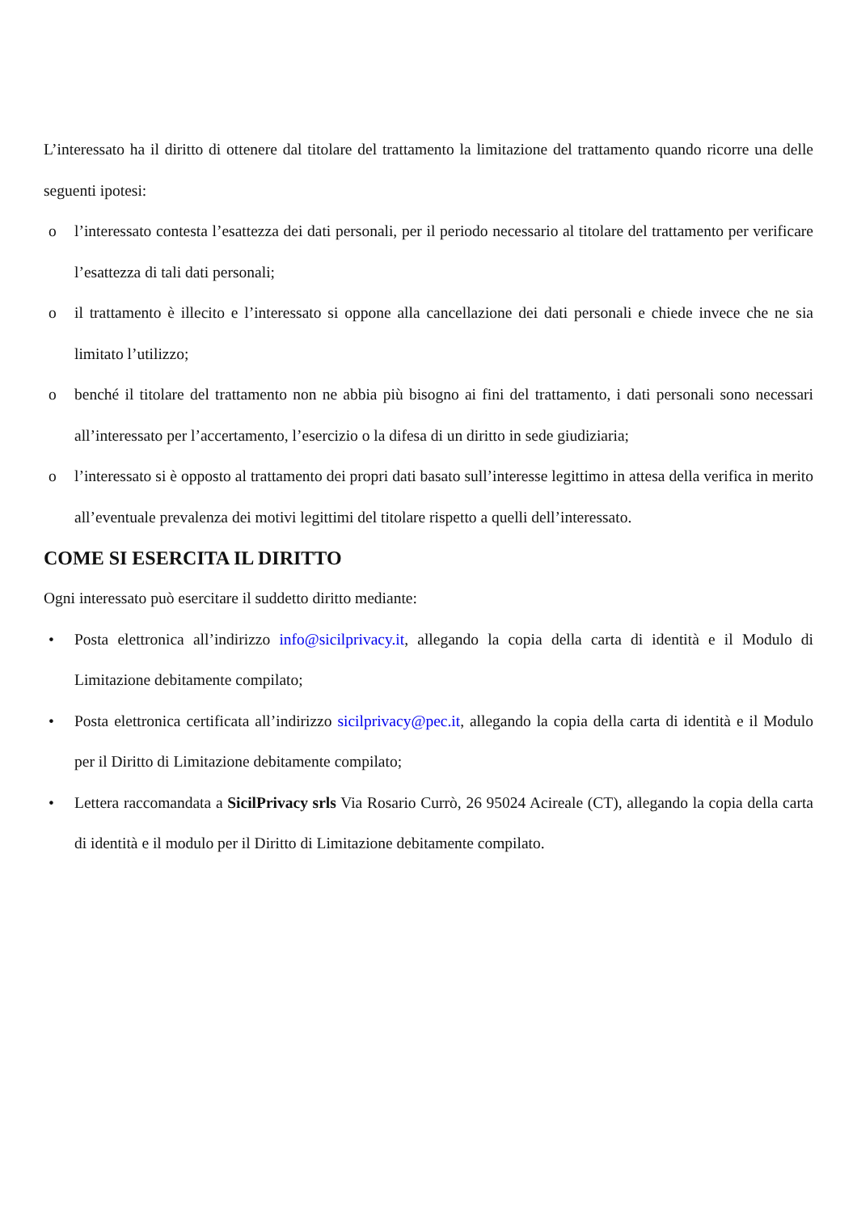L’interessato ha il diritto di ottenere dal titolare del trattamento la limitazione del trattamento quando ricorre una delle seguenti ipotesi:
o l’interessato contesta l’esattezza dei dati personali, per il periodo necessario al titolare del trattamento per verificare l’esattezza di tali dati personali;
o il trattamento è illecito e l’interessato si oppone alla cancellazione dei dati personali e chiede invece che ne sia limitato l’utilizzo;
o benché il titolare del trattamento non ne abbia più bisogno ai fini del trattamento, i dati personali sono necessari all’interessato per l’accertamento, l’esercizio o la difesa di un diritto in sede giudiziaria;
o l’interessato si è opposto al trattamento dei propri dati basato sull’interesse legittimo in attesa della verifica in merito all’eventuale prevalenza dei motivi legittimi del titolare rispetto a quelli dell’interessato.
COME SI ESERCITA IL DIRITTO
Ogni interessato può esercitare il suddetto diritto mediante:
• Posta elettronica all’indirizzo info@sicilprivacy.it, allegando la copia della carta di identità e il Modulo di Limitazione debitamente compilato;
• Posta elettronica certificata all’indirizzo sicilprivacy@pec.it, allegando la copia della carta di identità e il Modulo per il Diritto di Limitazione debitamente compilato;
• Lettera raccomandata a SicilPrivacy srls Via Rosario Currò, 26 95024 Acireale (CT), allegando la copia della carta di identità e il modulo per il Diritto di Limitazione debitamente compilato.